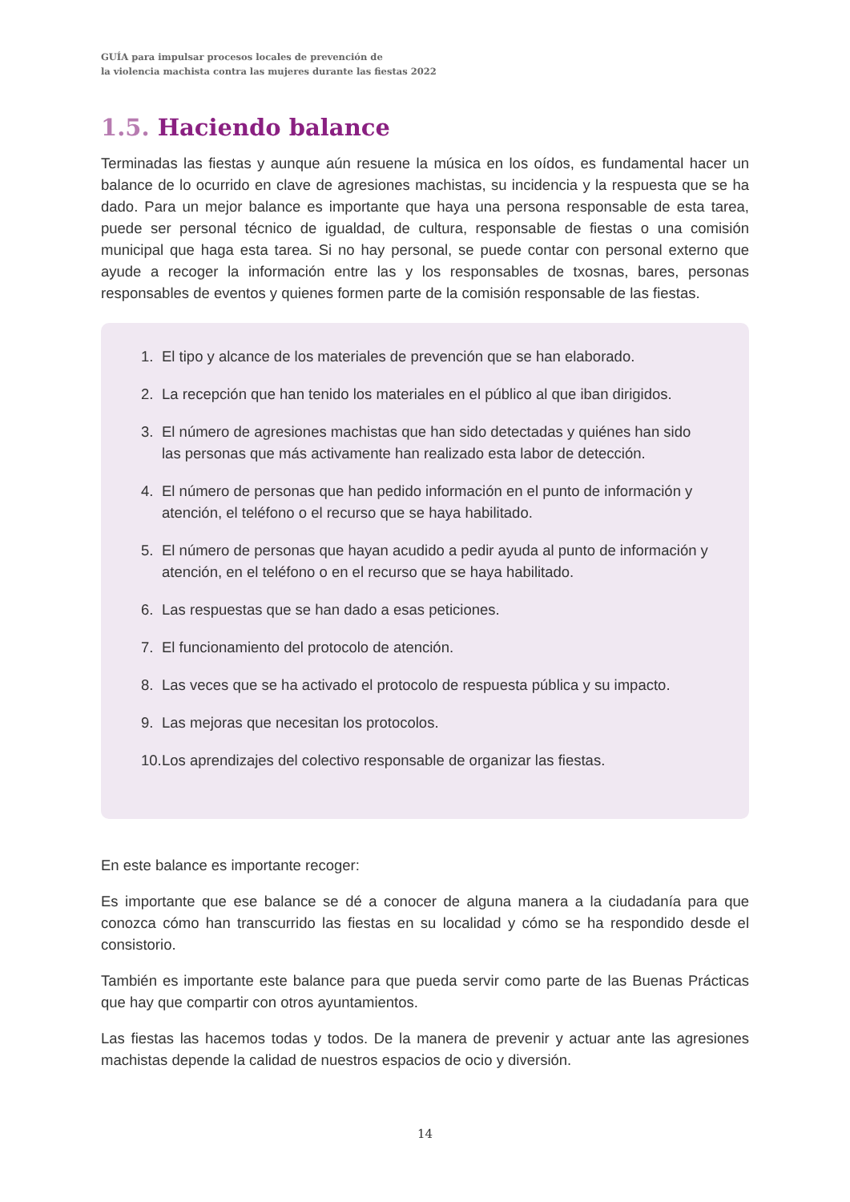GUÍA para impulsar procesos locales de prevención de
la violencia machista contra las mujeres durante las fiestas 2022
1.5. Haciendo balance
Terminadas las fiestas y aunque aún resuene la música en los oídos, es fundamental hacer un balance de lo ocurrido en clave de agresiones machistas, su incidencia y la respuesta que se ha dado. Para un mejor balance es importante que haya una persona responsable de esta tarea, puede ser personal técnico de igualdad, de cultura, responsable de fiestas o una comisión municipal que haga esta tarea. Si no hay personal, se puede contar con personal externo que ayude a recoger la información entre las y los responsables de txosnas, bares, personas responsables de eventos y quienes formen parte de la comisión responsable de las fiestas.
1. El tipo y alcance de los materiales de prevención que se han elaborado.
2. La recepción que han tenido los materiales en el público al que iban dirigidos.
3. El número de agresiones machistas que han sido detectadas y quiénes han sido las personas que más activamente han realizado esta labor de detección.
4. El número de personas que han pedido información en el punto de información y atención, el teléfono o el recurso que se haya habilitado.
5. El número de personas que hayan acudido a pedir ayuda al punto de información y atención, en el teléfono o en el recurso que se haya habilitado.
6. Las respuestas que se han dado a esas peticiones.
7. El funcionamiento del protocolo de atención.
8. Las veces que se ha activado el protocolo de respuesta pública y su impacto.
9. Las mejoras que necesitan los protocolos.
10. Los aprendizajes del colectivo responsable de organizar las fiestas.
En este balance es importante recoger:
Es importante que ese balance se dé a conocer de alguna manera a la ciudadanía para que conozca cómo han transcurrido las fiestas en su localidad y cómo se ha respondido desde el consistorio.
También es importante este balance para que pueda servir como parte de las Buenas Prácticas que hay que compartir con otros ayuntamientos.
Las fiestas las hacemos todas y todos. De la manera de prevenir y actuar ante las agresiones machistas depende la calidad de nuestros espacios de ocio y diversión.
14